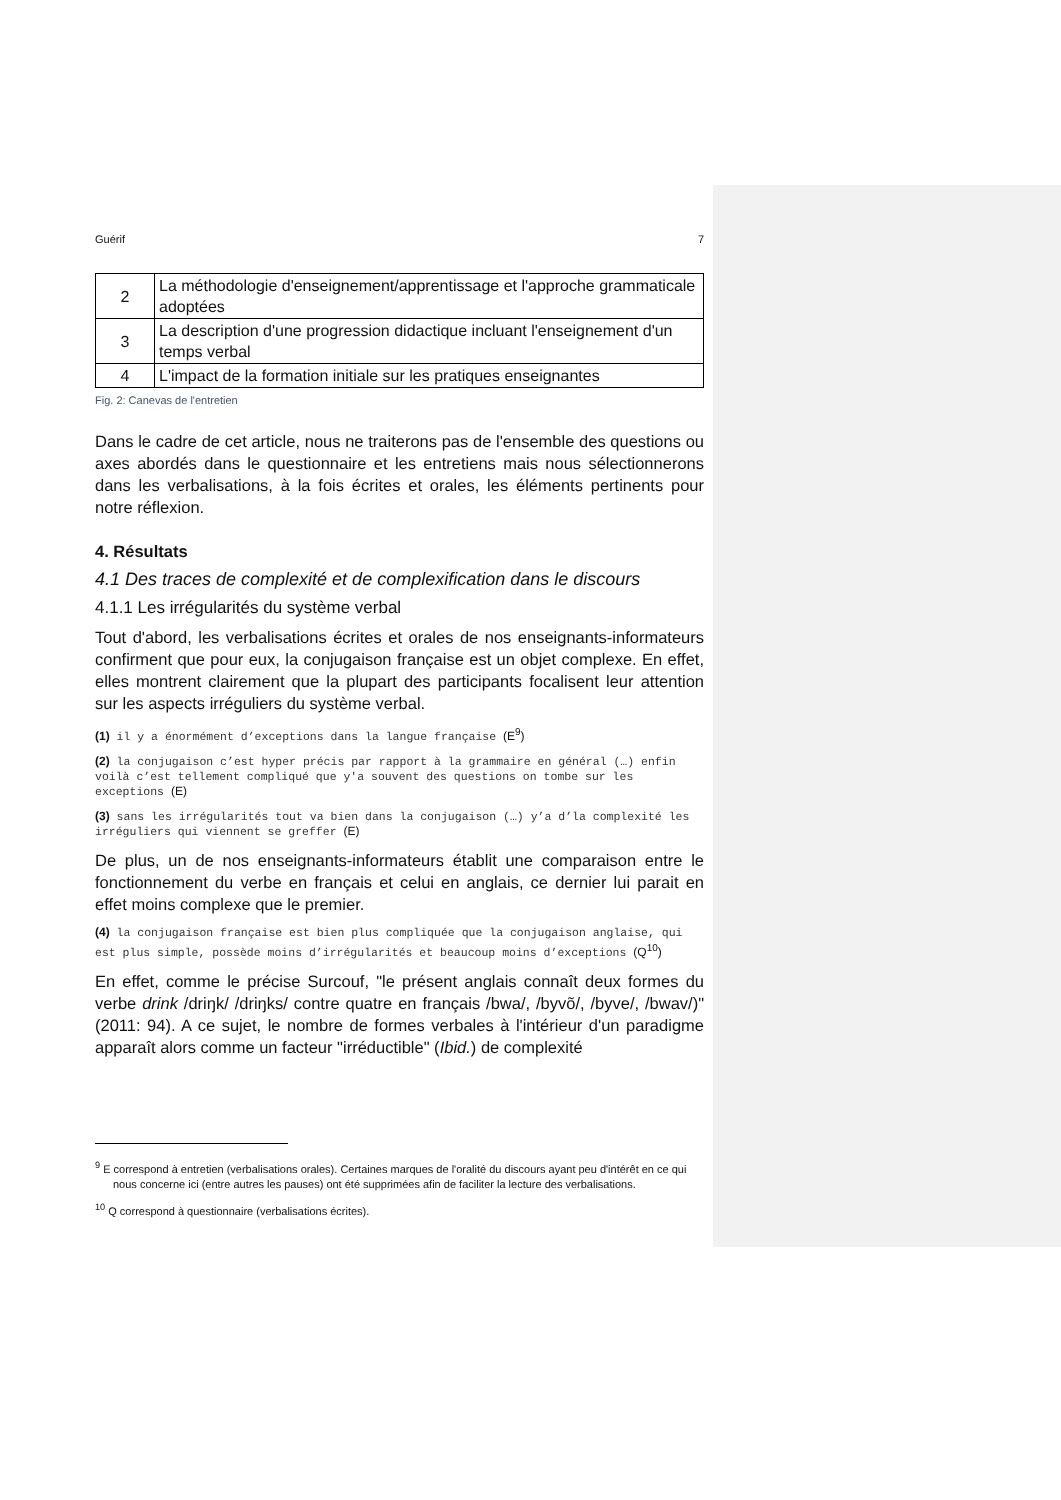Guérif 7
| 2 | La méthodologie d'enseignement/apprentissage et l'approche grammaticale adoptées |
| 3 | La description d'une progression didactique incluant l'enseignement d'un temps verbal |
| 4 | L'impact de la formation initiale sur les pratiques enseignantes |
Fig. 2: Canevas de l'entretien
Dans le cadre de cet article, nous ne traiterons pas de l'ensemble des questions ou axes abordés dans le questionnaire et les entretiens mais nous sélectionnerons dans les verbalisations, à la fois écrites et orales, les éléments pertinents pour notre réflexion.
4. Résultats
4.1 Des traces de complexité et de complexification dans le discours
4.1.1 Les irrégularités du système verbal
Tout d'abord, les verbalisations écrites et orales de nos enseignants-informateurs confirment que pour eux, la conjugaison française est un objet complexe. En effet, elles montrent clairement que la plupart des participants focalisent leur attention sur les aspects irréguliers du système verbal.
(1) il y a énormément d’exceptions dans la langue française (E<sup>9</sup>)
(2) la conjugaison c’est hyper précis par rapport à la grammaire en général (…) enfin voilà c’est tellement compliqué que y'a souvent des questions on tombe sur les exceptions (E)
(3) sans les irrégularités tout va bien dans la conjugaison (…) y’a d’la complexité les irréguliers qui viennent se greffer (E)
De plus, un de nos enseignants-informateurs établit une comparaison entre le fonctionnement du verbe en français et celui en anglais, ce dernier lui parait en effet moins complexe que le premier.
(4) la conjugaison française est bien plus compliquée que la conjugaison anglaise, qui est plus simple, possède moins d’irrégularités et beaucoup moins d’exceptions (Q<sup>10</sup>)
En effet, comme le précise Surcouf, "le présent anglais connaît deux formes du verbe drink /driŋk/ /driŋks/ contre quatre en français /bwa/, /byvõ/, /byve/, /bwav/)" (2011: 94). A ce sujet, le nombre de formes verbales à l'intérieur d'un paradigme apparaît alors comme un facteur "irréductible" (Ibid.) de complexité
<sup>9</sup> E correspond à entretien (verbalisations orales). Certaines marques de l'oralité du discours ayant peu d'intérêt en ce qui nous concerne ici (entre autres les pauses) ont été supprimées afin de faciliter la lecture des verbalisations.
<sup>10</sup> Q correspond à questionnaire (verbalisations écrites).